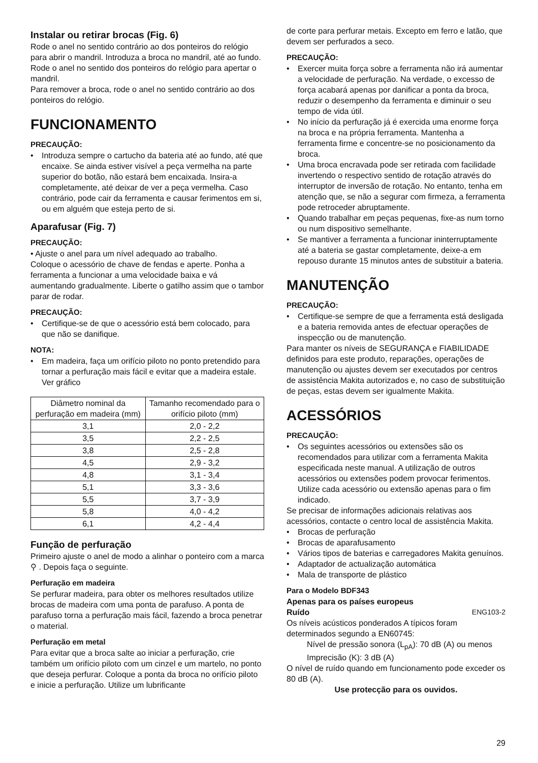Instalar ou retirar brocas (Fig. 6)
Rode o anel no sentido contrário ao dos ponteiros do relógio para abrir o mandril. Introduza a broca no mandril, até ao fundo. Rode o anel no sentido dos ponteiros do relógio para apertar o mandril.
Para remover a broca, rode o anel no sentido contrário ao dos ponteiros do relógio.
FUNCIONAMENTO
PRECAUÇÃO:
Introduza sempre o cartucho da bateria até ao fundo, até que encaixe. Se ainda estiver visível a peça vermelha na parte superior do botão, não estará bem encaixada. Insira-a completamente, até deixar de ver a peça vermelha. Caso contrário, pode cair da ferramenta e causar ferimentos em si, ou em alguém que esteja perto de si.
Aparafusar (Fig. 7)
PRECAUÇÃO:
• Ajuste o anel para um nível adequado ao trabalho.
Coloque o acessório de chave de fendas e aperte. Ponha a ferramenta a funcionar a uma velocidade baixa e vá aumentando gradualmente. Liberte o gatilho assim que o tambor parar de rodar.
PRECAUÇÃO:
Certifique-se de que o acessório está bem colocado, para que não se danifique.
NOTA:
Em madeira, faça um orifício piloto no ponto pretendido para tornar a perfuração mais fácil e evitar que a madeira estale. Ver gráfico
| Diâmetro nominal da perfuração em madeira (mm) | Tamanho recomendado para o orifício piloto (mm) |
| --- | --- |
| 3,1 | 2,0 - 2,2 |
| 3,5 | 2,2 - 2,5 |
| 3,8 | 2,5 - 2,8 |
| 4,5 | 2,9 - 3,2 |
| 4,8 | 3,1 - 3,4 |
| 5,1 | 3,3 - 3,6 |
| 5,5 | 3,7 - 3,9 |
| 5,8 | 4,0 - 4,2 |
| 6,1 | 4,2 - 4,4 |
Função de perfuração
Primeiro ajuste o anel de modo a alinhar o ponteiro com a marca ⚲ . Depois faça o seguinte.
Perfuração em madeira
Se perfurar madeira, para obter os melhores resultados utilize brocas de madeira com uma ponta de parafuso. A ponta de parafuso torna a perfuração mais fácil, fazendo a broca penetrar o material.
Perfuração em metal
Para evitar que a broca salte ao iniciar a perfuração, crie também um orifício piloto com um cinzel e um martelo, no ponto que deseja perfurar. Coloque a ponta da broca no orifício piloto e inicie a perfuração. Utilize um lubrificante
de corte para perfurar metais. Excepto em ferro e latão, que devem ser perfurados a seco.
PRECAUÇÃO:
Exercer muita força sobre a ferramenta não irá aumentar a velocidade de perfuração. Na verdade, o excesso de força acabará apenas por danificar a ponta da broca, reduzir o desempenho da ferramenta e diminuir o seu tempo de vida útil.
No início da perfuração já é exercida uma enorme força na broca e na própria ferramenta. Mantenha a ferramenta firme e concentre-se no posicionamento da broca.
Uma broca encravada pode ser retirada com facilidade invertendo o respectivo sentido de rotação através do interruptor de inversão de rotação. No entanto, tenha em atenção que, se não a segurar com firmeza, a ferramenta pode retroceder abruptamente.
Quando trabalhar em peças pequenas, fixe-as num torno ou num dispositivo semelhante.
Se mantiver a ferramenta a funcionar ininterruptamente até a bateria se gastar completamente, deixe-a em repouso durante 15 minutos antes de substituir a bateria.
MANUTENÇÃO
PRECAUÇÃO:
Certifique-se sempre de que a ferramenta está desligada e a bateria removida antes de efectuar operações de inspecção ou de manutenção.
Para manter os níveis de SEGURANÇA e FIABILIDADE definidos para este produto, reparações, operações de manutenção ou ajustes devem ser executados por centros de assistência Makita autorizados e, no caso de substituição de peças, estas devem ser igualmente Makita.
ACESSÓRIOS
PRECAUÇÃO:
Os seguintes acessórios ou extensões são os recomendados para utilizar com a ferramenta Makita especificada neste manual. A utilização de outros acessórios ou extensões podem provocar ferimentos. Utilize cada acessório ou extensão apenas para o fim indicado.
Se precisar de informações adicionais relativas aos acessórios, contacte o centro local de assistência Makita.
Brocas de perfuração
Brocas de aparafusamento
Vários tipos de baterias e carregadores Makita genuínos.
Adaptador de actualização automática
Mala de transporte de plástico
Para o Modelo BDF343
Apenas para os países europeus
Ruído ENG103-2
Os níveis acústicos ponderados A típicos foram determinados segundo a EN60745:
Nível de pressão sonora (L<sub>pA</sub>): 70 dB (A) ou menos
Imprecisão (K): 3 dB (A)
O nível de ruído quando em funcionamento pode exceder os 80 dB (A).
Use protecção para os ouvidos.
29